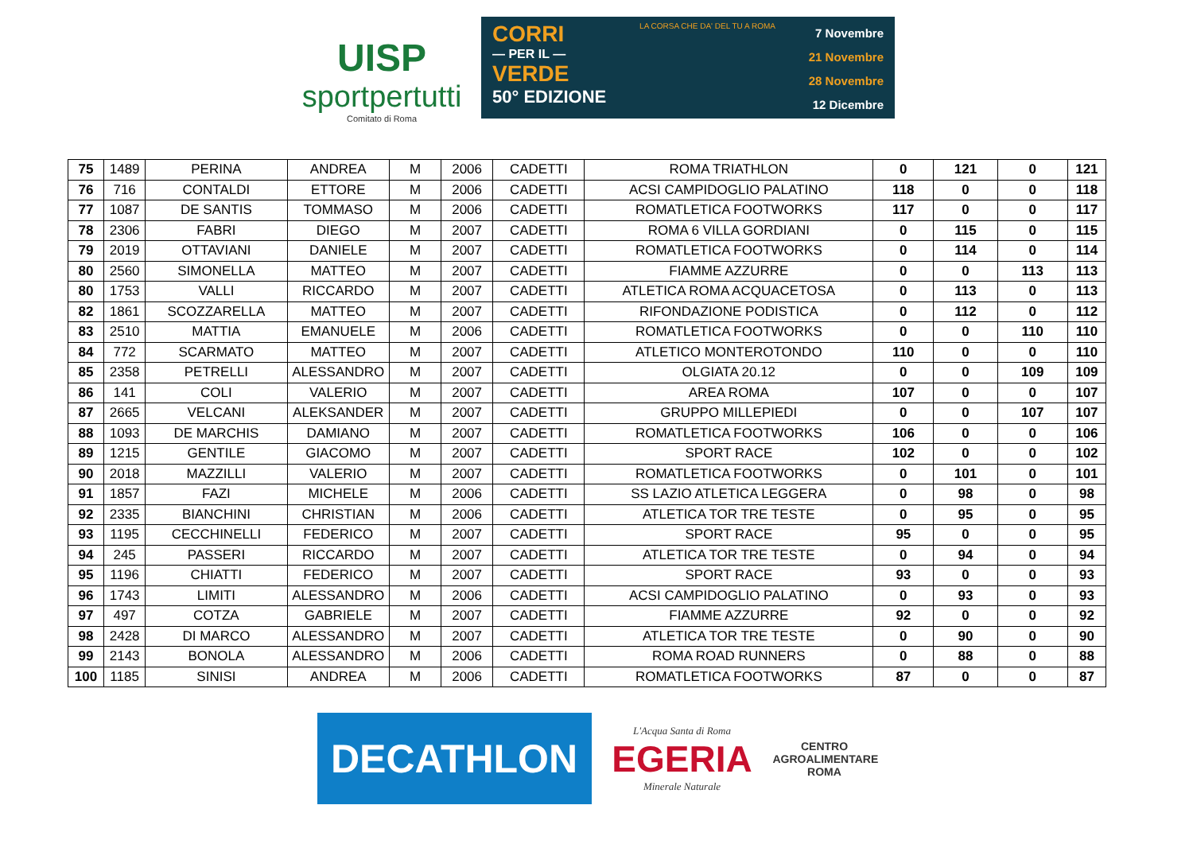UISP
sportpertutti
Comitato di Roma
CORRI
— PER IL —
VERDE
50° EDIZIONE
LA CORSA CHE DA' DEL TU A ROMA
7 Novembre
21 Novembre
28 Novembre
12 Dicembre
| 75 | 1489 | PERINA | ANDREA | M | 2006 | CADETTI | ROMA TRIATHLON | 0 | 121 | 0 | 121 |
| 76 | 716 | CONTALDI | ETTORE | M | 2006 | CADETTI | ACSI CAMPIDOGLIO PALATINO | 118 | 0 | 0 | 118 |
| 77 | 1087 | DE SANTIS | TOMMASO | M | 2006 | CADETTI | ROMATLETICA FOOTWORKS | 117 | 0 | 0 | 117 |
| 78 | 2306 | FABRI | DIEGO | M | 2007 | CADETTI | ROMA 6 VILLA GORDIANI | 0 | 115 | 0 | 115 |
| 79 | 2019 | OTTAVIANI | DANIELE | M | 2007 | CADETTI | ROMATLETICA FOOTWORKS | 0 | 114 | 0 | 114 |
| 80 | 2560 | SIMONELLA | MATTEO | M | 2007 | CADETTI | FIAMME AZZURRE | 0 | 0 | 113 | 113 |
| 80 | 1753 | VALLI | RICCARDO | M | 2007 | CADETTI | ATLETICA ROMA ACQUACETOSA | 0 | 113 | 0 | 113 |
| 82 | 1861 | SCOZZARELLA | MATTEO | M | 2007 | CADETTI | RIFONDAZIONE PODISTICA | 0 | 112 | 0 | 112 |
| 83 | 2510 | MATTIA | EMANUELE | M | 2006 | CADETTI | ROMATLETICA FOOTWORKS | 0 | 0 | 110 | 110 |
| 84 | 772 | SCARMATO | MATTEO | M | 2007 | CADETTI | ATLETICO MONTEROTONDO | 110 | 0 | 0 | 110 |
| 85 | 2358 | PETRELLI | ALESSANDRO | M | 2007 | CADETTI | OLGIATA 20.12 | 0 | 0 | 109 | 109 |
| 86 | 141 | COLI | VALERIO | M | 2007 | CADETTI | AREA ROMA | 107 | 0 | 0 | 107 |
| 87 | 2665 | VELCANI | ALEKSANDER | M | 2007 | CADETTI | GRUPPO MILLEPIEDI | 0 | 0 | 107 | 107 |
| 88 | 1093 | DE MARCHIS | DAMIANO | M | 2007 | CADETTI | ROMATLETICA FOOTWORKS | 106 | 0 | 0 | 106 |
| 89 | 1215 | GENTILE | GIACOMO | M | 2007 | CADETTI | SPORT RACE | 102 | 0 | 0 | 102 |
| 90 | 2018 | MAZZILLI | VALERIO | M | 2007 | CADETTI | ROMATLETICA FOOTWORKS | 0 | 101 | 0 | 101 |
| 91 | 1857 | FAZI | MICHELE | M | 2006 | CADETTI | SS LAZIO ATLETICA LEGGERA | 0 | 98 | 0 | 98 |
| 92 | 2335 | BIANCHINI | CHRISTIAN | M | 2006 | CADETTI | ATLETICA TOR TRE TESTE | 0 | 95 | 0 | 95 |
| 93 | 1195 | CECCHINELLI | FEDERICO | M | 2007 | CADETTI | SPORT RACE | 95 | 0 | 0 | 95 |
| 94 | 245 | PASSERI | RICCARDO | M | 2007 | CADETTI | ATLETICA TOR TRE TESTE | 0 | 94 | 0 | 94 |
| 95 | 1196 | CHIATTI | FEDERICO | M | 2007 | CADETTI | SPORT RACE | 93 | 0 | 0 | 93 |
| 96 | 1743 | LIMITI | ALESSANDRO | M | 2006 | CADETTI | ACSI CAMPIDOGLIO PALATINO | 0 | 93 | 0 | 93 |
| 97 | 497 | COTZA | GABRIELE | M | 2007 | CADETTI | FIAMME AZZURRE | 92 | 0 | 0 | 92 |
| 98 | 2428 | DI MARCO | ALESSANDRO | M | 2007 | CADETTI | ATLETICA TOR TRE TESTE | 0 | 90 | 0 | 90 |
| 99 | 2143 | BONOLA | ALESSANDRO | M | 2006 | CADETTI | ROMA ROAD RUNNERS | 0 | 88 | 0 | 88 |
| 100 | 1185 | SINISI | ANDREA | M | 2006 | CADETTI | ROMATLETICA FOOTWORKS | 87 | 0 | 0 | 87 |
DECATHLON
L'Acqua Santa di Roma
EGERIA
Minerale Naturale
CENTRO AGROALIMENTARE ROMA